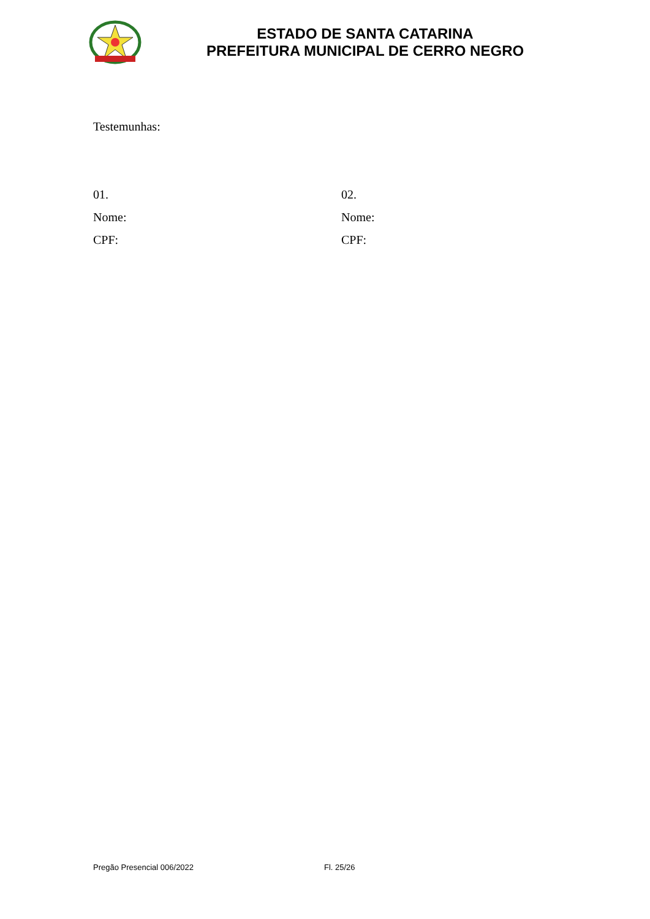ESTADO DE SANTA CATARINA
PREFEITURA MUNICIPAL DE CERRO NEGRO
Testemunhas:
01.
Nome:
CPF:
02.
Nome:
CPF:
Pregão Presencial 006/2022 Fl. 25/26